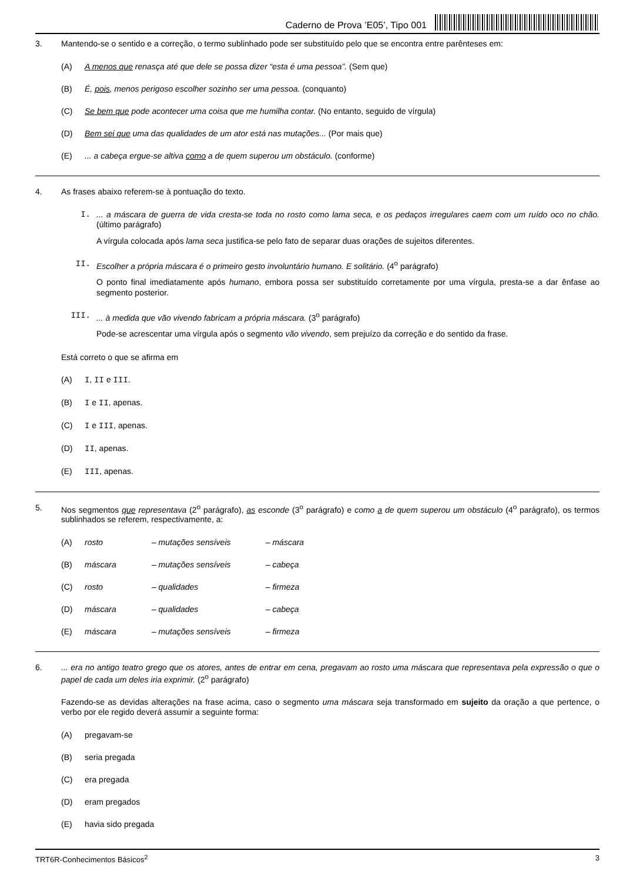Caderno de Prova ’E05’, Tipo 001
3.
Mantendo-se o sentido e a correção, o termo sublinhado pode ser substituído pelo que se encontra entre parênteses em:
(A) A menos que renasça até que dele se possa dizer “esta é uma pessoa”. (Sem que)
(B) É, pois, menos perigoso escolher sozinho ser uma pessoa. (conquanto)
(C) Se bem que pode acontecer uma coisa que me humilha contar. (No entanto, seguido de vírgula)
(D) Bem sei que uma das qualidades de um ator está nas mutações... (Por mais que)
(E) ... a cabeça ergue-se altiva como a de quem superou um obstáculo. (conforme)
4.
As frases abaixo referem-se à pontuação do texto.
I.
... a máscara de guerra de vida cresta-se toda no rosto como lama seca, e os pedaços irregulares caem com um ruído oco no chão. (último parágrafo)
A vírgula colocada após lama seca justifica-se pelo fato de separar duas orações de sujeitos diferentes.
II.
Escolher a própria máscara é o primeiro gesto involuntário humano. E solitário. (4<sup>o</sup> parágrafo)
O ponto final imediatamente após humano, embora possa ser substituído corretamente por uma vírgula, presta-se a dar ênfase ao segmento posterior.
III.
... à medida que vão vivendo fabricam a própria máscara. (3<sup>o</sup> parágrafo)
Pode-se acrescentar uma vírgula após o segmento vão vivendo, sem prejuízo da correção e do sentido da frase.
Está correto o que se afirma em
(A) I, II e III.
(B) I e II, apenas.
(C) I e III, apenas.
(D) II, apenas.
(E) III, apenas.
5.
Nos segmentos que representava (2<sup>o</sup> parágrafo), as esconde (3<sup>o</sup> parágrafo) e como a de quem superou um obstáculo (4<sup>o</sup> parágrafo), os termos sublinhados se referem, respectivamente, a:
(A) rosto – mutações sensíveis – máscara
(B) máscara – mutações sensíveis – cabeça
(C) rosto – qualidades – firmeza
(D) máscara – qualidades – cabeça
(E) máscara – mutações sensíveis – firmeza
6.
... era no antigo teatro grego que os atores, antes de entrar em cena, pregavam ao rosto uma máscara que representava pela expressão o que o papel de cada um deles iria exprimir. (2<sup>o</sup> parágrafo)
Fazendo-se as devidas alterações na frase acima, caso o segmento uma máscara seja transformado em sujeito da oração a que pertence, o verbo por ele regido deverá assumir a seguinte forma:
(A) pregavam-se
(B) seria pregada
(C) era pregada
(D) eram pregados
(E) havia sido pregada
TRT6R-Conhecimentos Básicos<sup>2</sup> 3